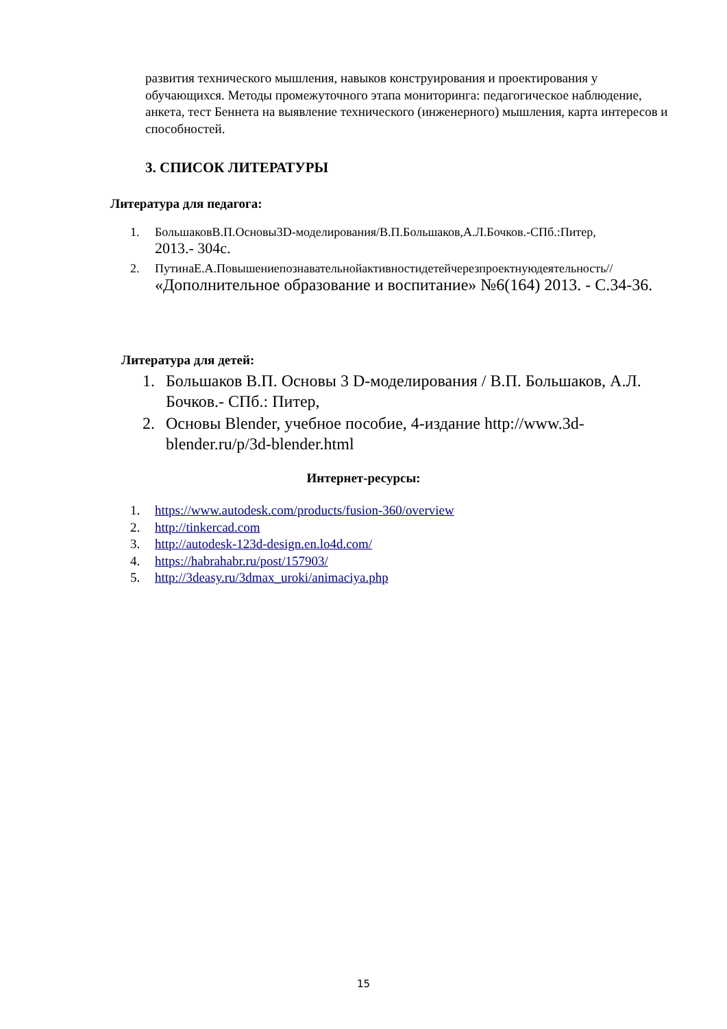развития технического мышления, навыков конструирования и проектирования у обучающихся. Методы промежуточного этапа мониторинга: педагогическое наблюдение, анкета, тест Беннета на выявление технического (инженерного) мышления, карта интересов и способностей.
3. СПИСОК ЛИТЕРАТУРЫ
Литература для педагога:
1. БольшаковВ.П.Основы3D-моделирования/В.П.Большаков,А.Л.Бочков.-СПб.:Питер,
2013.- 304с.
2. ПутинаЕ.А.Повышениепознавательнойактивностидетейчерезпроектнуюдеятельность//
«Дополнительное образование и воспитание» №6(164) 2013. - С.34-36.
Литература для детей:
1. Большаков В.П. Основы 3 D-моделирования / В.П. Большаков, А.Л. Бочков.- СПб.: Питер,
2. Основы Blender, учебное пособие, 4-издание http://www.3d-blender.ru/p/3d-blender.html
Интернет-ресурсы:
1. https://www.autodesk.com/products/fusion-360/overview
2. http://tinkercad.com
3. http://autodesk-123d-design.en.lo4d.com/
4. https://habrahabr.ru/post/157903/
5. http://3deasy.ru/3dmax_uroki/animaciya.php
15